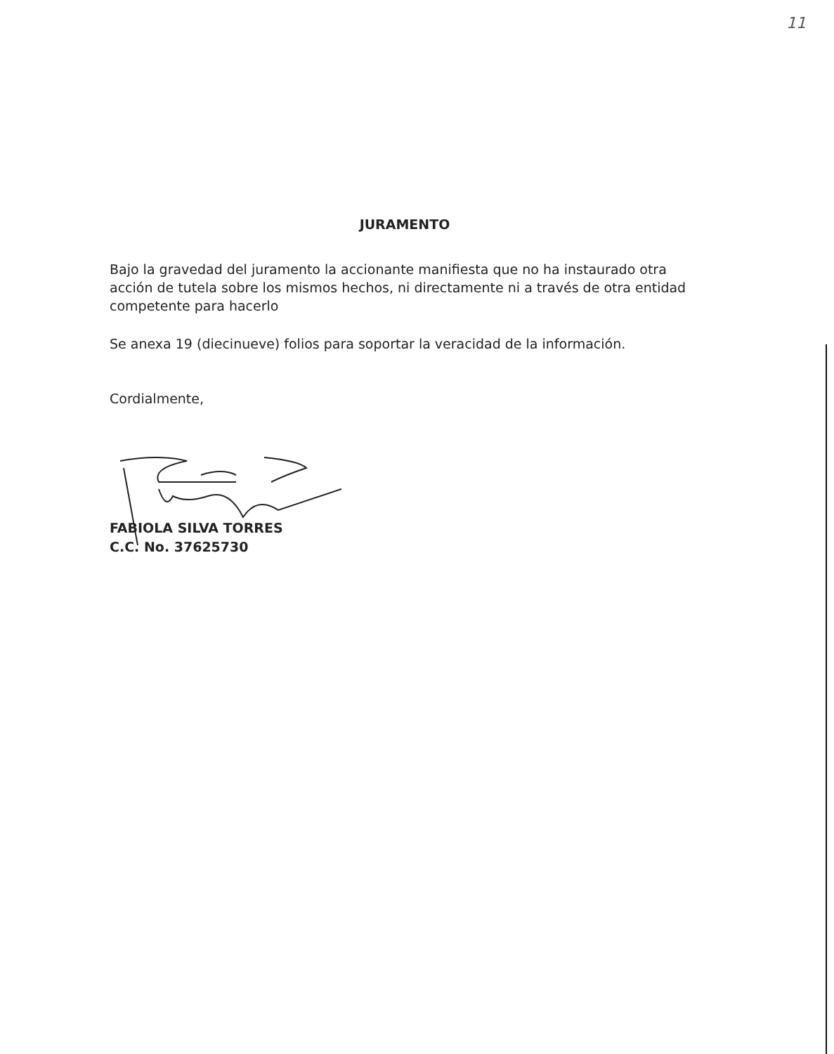11
JURAMENTO
Bajo la gravedad del juramento la accionante manifiesta que no ha instaurado otra acción de tutela sobre los mismos hechos, ni directamente ni a través de otra entidad competente para hacerlo
Se anexa 19 (diecinueve) folios para soportar la veracidad de la información.
Cordialmente,
FABIOLA SILVA TORRES
C.C. No. 37625730